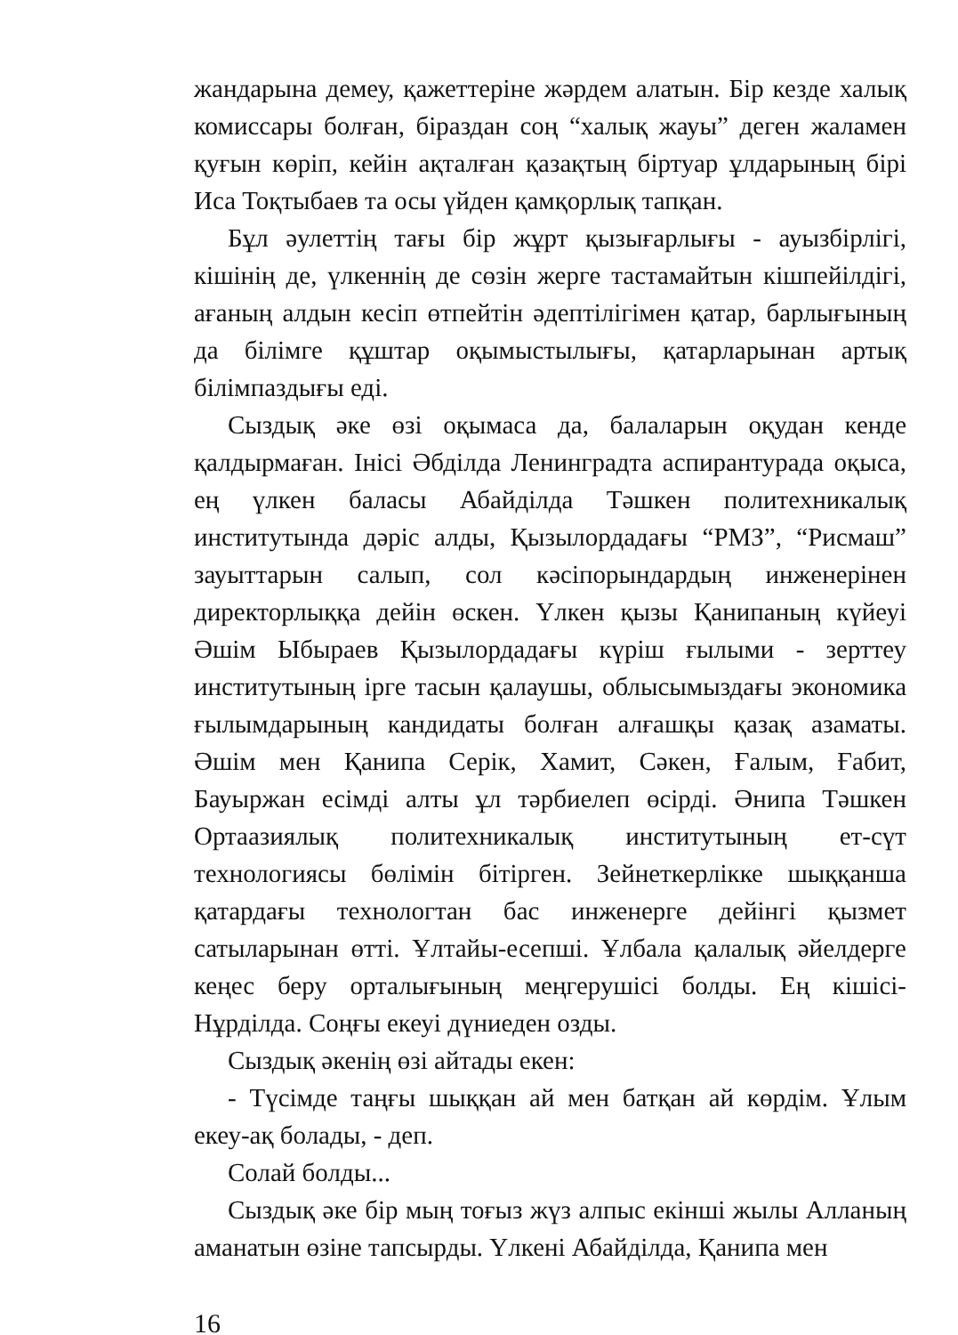жандарына демеу, қажеттеріне жәрдем алатын. Бір кезде халық комиссары болған, біраздан соң “халық жауы” деген жаламен қуғын көріп, кейін ақталған қазақтың біртуар ұлдарының бірі Иса Тоқтыбаев та осы үйден қамқорлық тапқан.
Бұл әулеттің тағы бір жұрт қызығарлығы - ауызбірлігі, кішінің де, үлкеннің де сөзін жерге тастамайтын кішпейілдігі, ағаның алдын кесіп өтпейтін әдептілігімен қатар, барлығының да білімге құштар оқымыстылығы, қатарларынан артық білімпаздығы еді.
Сыздық әке өзі оқымаса да, балаларын оқудан кенде қалдырмаған. Інісі Әбділда Ленинградта аспирантурада оқыса, ең үлкен баласы Абайділда Тәшкен политехникалық институтында дәріс алды, Қызылордадағы “РМЗ”, “Рисмаш” зауыттарын салып, сол кәсіпорындардың инженерінен директорлыққа дейін өскен. Үлкен қызы Қанипаның күйеуі Әшім Ыбыраев Қызылордадағы күріш ғылыми - зерттеу институтының ірге тасын қалаушы, облысымыздағы экономика ғылымдарының кандидаты болған алғашқы қазақ азаматы. Әшім мен Қанипа Серік, Хамит, Сәкен, Ғалым, Ғабит, Бауыржан есімді алты ұл тәрбиелеп өсірді. Әнипа Тәшкен Ортаазиялық политехникалық институтының ет-сүт технологиясы бөлімін бітірген. Зейнеткерлікке шыққанша қатардағы технологтан бас инженерге дейінгі қызмет сатыларынан өтті. Ұлтайы-есепші. Ұлбала қалалық әйелдерге кеңес беру орталығының меңгерушісі болды. Ең кішісі-Нұрділда. Соңғы екеуі дүниеден озды.
Сыздық әкенің өзі айтады екен:
- Түсімде таңғы шыққан ай мен батқан ай көрдім. Ұлым екеу-ақ болады, - деп.
Солай болды...
Сыздық әке бір мың тоғыз жүз алпыс екінші жылы Алланың аманатын өзіне тапсырды. Үлкені Абайділда, Қанипа мен
16